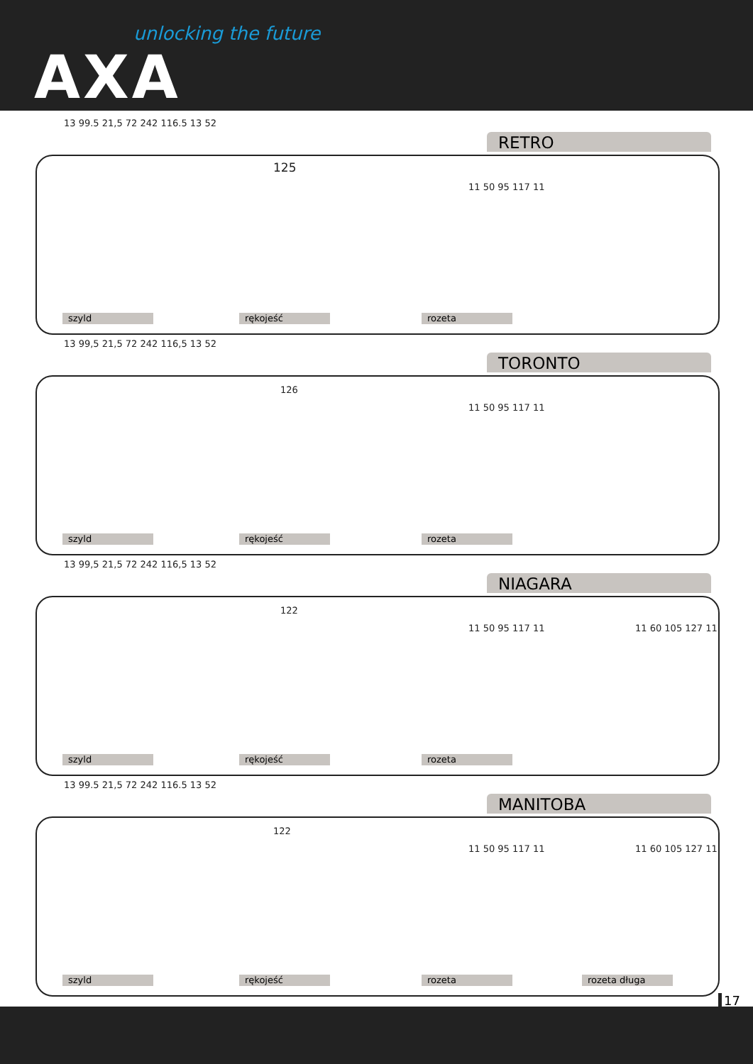unlocking the future
AXA
RETRO
13 99.5 21,5 72 242 116.5 13 52
125
11 50 95 117 11
szyld rękojeść rozeta
TORONTO
13 99,5 21,5 72 242 116,5 13 52
126
11 50 95 117 11
szyld rękojeść rozeta
NIAGARA
13 99,5 21,5 72 242 116,5 13 52
122
11 50 95 117 11 11 60 105 127 11
szyld rękojeść rozeta
MANITOBA
13 99.5 21,5 72 242 116.5 13 52
122
11 50 95 117 11 11 60 105 127 11
szyld rękojeść rozeta rozeta długa
17